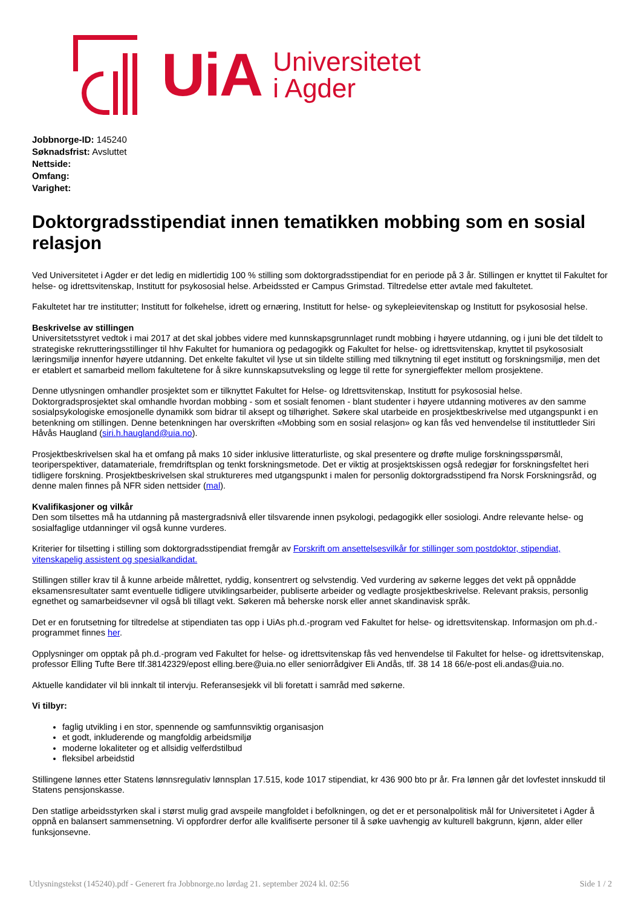UiA Universitetet
i Agder
Jobbnorge-ID: 145240
Søknadsfrist: Avsluttet
Nettside:
Omfang:
Varighet:
Doktorgradsstipendiat innen tematikken mobbing som en sosial relasjon
Ved Universitetet i Agder er det ledig en midlertidig 100 % stilling som doktorgradsstipendiat for en periode på 3 år. Stillingen er knyttet til Fakultet for helse- og idrettsvitenskap, Institutt for psykososial helse. Arbeidssted er Campus Grimstad. Tiltredelse etter avtale med fakultetet.
Fakultetet har tre institutter; Institutt for folkehelse, idrett og ernæring, Institutt for helse- og sykepleievitenskap og Institutt for psykososial helse.
Beskrivelse av stillingen
Universitetsstyret vedtok i mai 2017 at det skal jobbes videre med kunnskapsgrunnlaget rundt mobbing i høyere utdanning, og i juni ble det tildelt to strategiske rekrutteringsstillinger til hhv Fakultet for humaniora og pedagogikk og Fakultet for helse- og idrettsvitenskap, knyttet til psykososialt læringsmiljø innenfor høyere utdanning. Det enkelte fakultet vil lyse ut sin tildelte stilling med tilknytning til eget institutt og forskningsmiljø, men det er etablert et samarbeid mellom fakultetene for å sikre kunnskapsutveksling og legge til rette for synergieffekter mellom prosjektene.
Denne utlysningen omhandler prosjektet som er tilknyttet Fakultet for Helse- og Idrettsvitenskap, Institutt for psykososial helse. Doktorgradsprosjektet skal omhandle hvordan mobbing - som et sosialt fenomen - blant studenter i høyere utdanning motiveres av den samme sosialpsykologiske emosjonelle dynamikk som bidrar til aksept og tilhørighet. Søkere skal utarbeide en prosjektbeskrivelse med utgangspunkt i en betenkning om stillingen. Denne betenkningen har overskriften «Mobbing som en sosial relasjon» og kan fås ved henvendelse til instituttleder Siri Håvås Haugland (siri.h.haugland@uia.no).
Prosjektbeskrivelsen skal ha et omfang på maks 10 sider inklusive litteraturliste, og skal presentere og drøfte mulige forskningsspørsmål, teoriperspektiver, datamateriale, fremdriftsplan og tenkt forskningsmetode. Det er viktig at prosjektskissen også redegjør for forskningsfeltet heri tidligere forskning. Prosjektbeskrivelsen skal struktureres med utgangspunkt i malen for personlig doktorgradsstipend fra Norsk Forskningsråd, og denne malen finnes på NFR siden nettsider (mal).
Kvalifikasjoner og vilkår
Den som tilsettes må ha utdanning på mastergradsnivå eller tilsvarende innen psykologi, pedagogikk eller sosiologi. Andre relevante helse- og sosialfaglige utdanninger vil også kunne vurderes.
Kriterier for tilsetting i stilling som doktorgradsstipendiat fremgår av Forskrift om ansettelsesvilkår for stillinger som postdoktor, stipendiat, vitenskapelig assistent og spesialkandidat.
Stillingen stiller krav til å kunne arbeide målrettet, ryddig, konsentrert og selvstendig. Ved vurdering av søkerne legges det vekt på oppnådde eksamensresultater samt eventuelle tidligere utviklingsarbeider, publiserte arbeider og vedlagte prosjektbeskrivelse. Relevant praksis, personlig egnethet og samarbeidsevner vil også bli tillagt vekt. Søkeren må beherske norsk eller annet skandinavisk språk.
Det er en forutsetning for tiltredelse at stipendiaten tas opp i UiAs ph.d.-program ved Fakultet for helse- og idrettsvitenskap. Informasjon om ph.d.-programmet finnes her.
Opplysninger om opptak på ph.d.-program ved Fakultet for helse- og idrettsvitenskap fås ved henvendelse til Fakultet for helse- og idrettsvitenskap, professor Elling Tufte Bere tlf.38142329/epost elling.bere@uia.no eller seniorrådgiver Eli Andås, tlf. 38 14 18 66/e-post eli.andas@uia.no.
Aktuelle kandidater vil bli innkalt til intervju. Referansesjekk vil bli foretatt i samråd med søkerne.
Vi tilbyr:
faglig utvikling i en stor, spennende og samfunnsviktig organisasjon
et godt, inkluderende og mangfoldig arbeidsmiljø
moderne lokaliteter og et allsidig velferdstilbud
fleksibel arbeidstid
Stillingene lønnes etter Statens lønnsregulativ lønnsplan 17.515, kode 1017 stipendiat, kr 436 900 bto pr år. Fra lønnen går det lovfestet innskudd til Statens pensjonskasse.
Den statlige arbeidsstyrken skal i størst mulig grad avspeile mangfoldet i befolkningen, og det er et personalpolitisk mål for Universitetet i Agder å oppnå en balansert sammensetning. Vi oppfordrer derfor alle kvalifiserte personer til å søke uavhengig av kulturell bakgrunn, kjønn, alder eller funksjonsevne.
Utlysningstekst (145240).pdf - Generert fra Jobbnorge.no lørdag 21. september 2024 kl. 02:56 Side 1 / 2